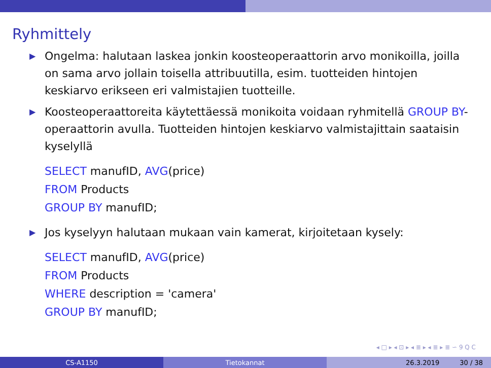Ryhmittely
▶ Ongelma: halutaan laskea jonkin koosteoperaattorin arvo monikoilla, joilla on sama arvo jollain toisella attribuutilla, esim. tuotteiden hintojen keskiarvo erikseen eri valmistajien tuotteille.
▶ Koosteoperaattoreita käytettäessä monikoita voidaan ryhmitellä GROUP BY-operaattorin avulla. Tuotteiden hintojen keskiarvo valmistajittain saataisin kyselyllä
SELECT manufID, AVG(price)
FROM Products
GROUP BY manufID;
▶ Jos kyselyyn halutaan mukaan vain kamerat, kirjoitetaan kysely:
SELECT manufID, AVG(price)
FROM Products
WHERE description = 'camera'
GROUP BY manufID;
◂ □ ▸ ◂ ⊡ ▸ ◂ ≣ ▸ ◂ ≣ ▸ ≣ ∽ 9 Q C
CS-A1150 Tietokannat 26.3.2019 30 / 38